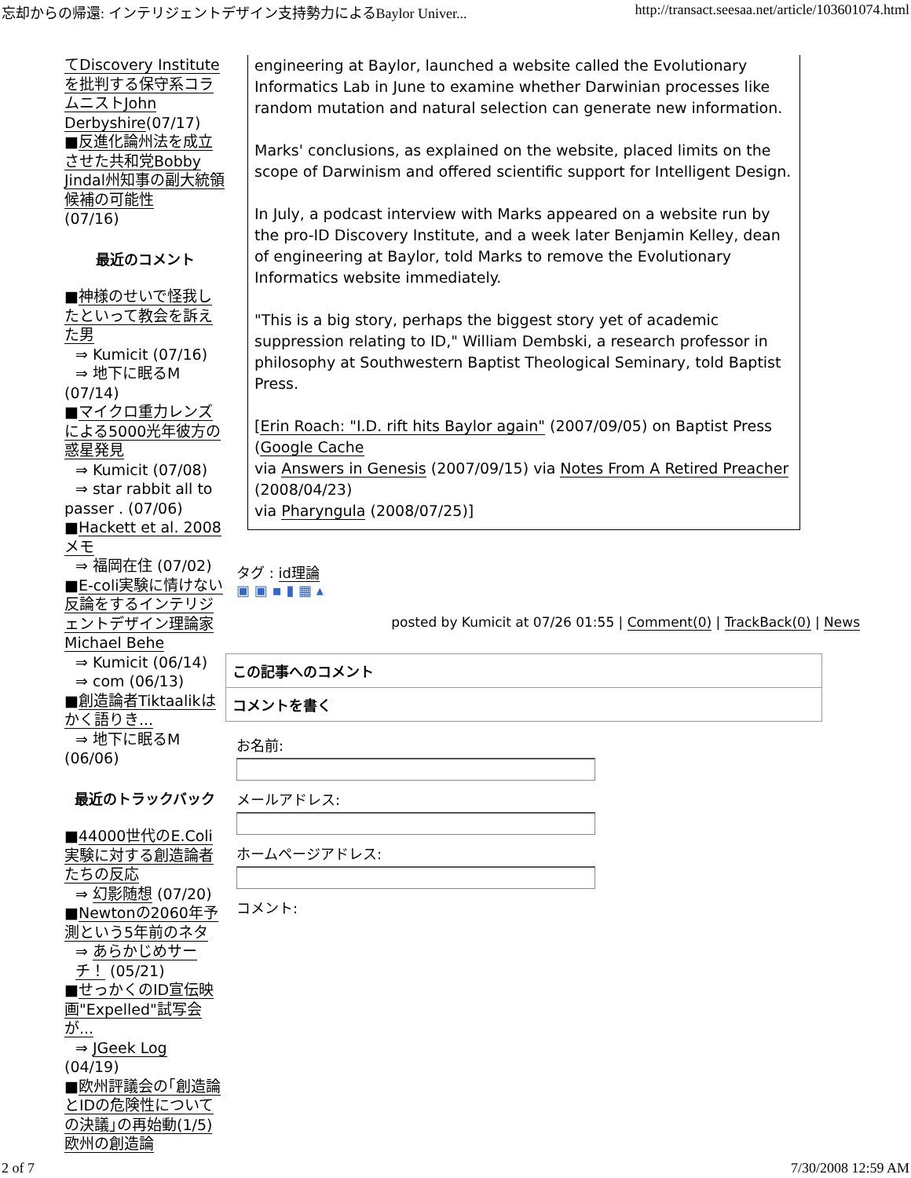忘却からの帰還: インテリジェントデザイン支持勢力によるBaylor Univer... http://transact.seesaa.net/article/103601074.html
てDiscovery Instituteを批判する保守系コラムニストJohn Derbyshire(07/17)
■反進化論州法を成立させた共和党Bobby Jindal州知事の副大統領候補の可能性
(07/16)
最近のコメント
■神様のせいで怪我したといって教会を訴えた男
⇒ Kumicit (07/16)
⇒ 地下に眠るM
(07/14)
■マイクロ重力レンズによる5000光年彼方の惑星発見
⇒ Kumicit (07/08)
⇒ star rabbit all to
passer . (07/06)
■Hackett et al. 2008 メモ
⇒ 福岡在住 (07/02)
■E-coli実験に情けない反論をするインテリジェントデザイン理論家Michael Behe
⇒ Kumicit (06/14)
⇒ com (06/13)
■創造論者Tiktaalikはかく語りき...
⇒ 地下に眠るM
(06/06)
最近のトラックバック
■44000世代のE.Coli実験に対する創造論者たちの反応
⇒ 幻影随想 (07/20)
■Newtonの2060年予測という5年前のネタ
⇒ あらかじめサーチ！ (05/21)
■せっかくのID宣伝映画"Expelled"試写会が...
⇒ JGeek Log
(04/19)
■欧州評議会の｢創造論とIDの危険性についての決議｣の再始動(1/5)
欧州の創造論
engineering at Baylor, launched a website called the Evolutionary Informatics Lab in June to examine whether Darwinian processes like random mutation and natural selection can generate new information.
Marks' conclusions, as explained on the website, placed limits on the scope of Darwinism and offered scientific support for Intelligent Design.
In July, a podcast interview with Marks appeared on a website run by the pro-ID Discovery Institute, and a week later Benjamin Kelley, dean of engineering at Baylor, told Marks to remove the Evolutionary Informatics website immediately.
"This is a big story, perhaps the biggest story yet of academic suppression relating to ID," William Dembski, a research professor in philosophy at Southwestern Baptist Theological Seminary, told Baptist Press.
[Erin Roach: "I.D. rift hits Baylor again" (2007/09/05) on Baptist Press (Google Cache
via Answers in Genesis (2007/09/15) via Notes From A Retired Preacher (2008/04/23)
via Pharyngula (2008/07/25)]
タグ : id理論
▣ ▣ ▪ ▮ ▦ ▴
posted by Kumicit at 07/26 01:55 | Comment(0) | TrackBack(0) | News
この記事へのコメント
コメントを書く
お名前:
メールアドレス:
ホームページアドレス:
コメント:
2 of 7 7/30/2008 12:59 AM